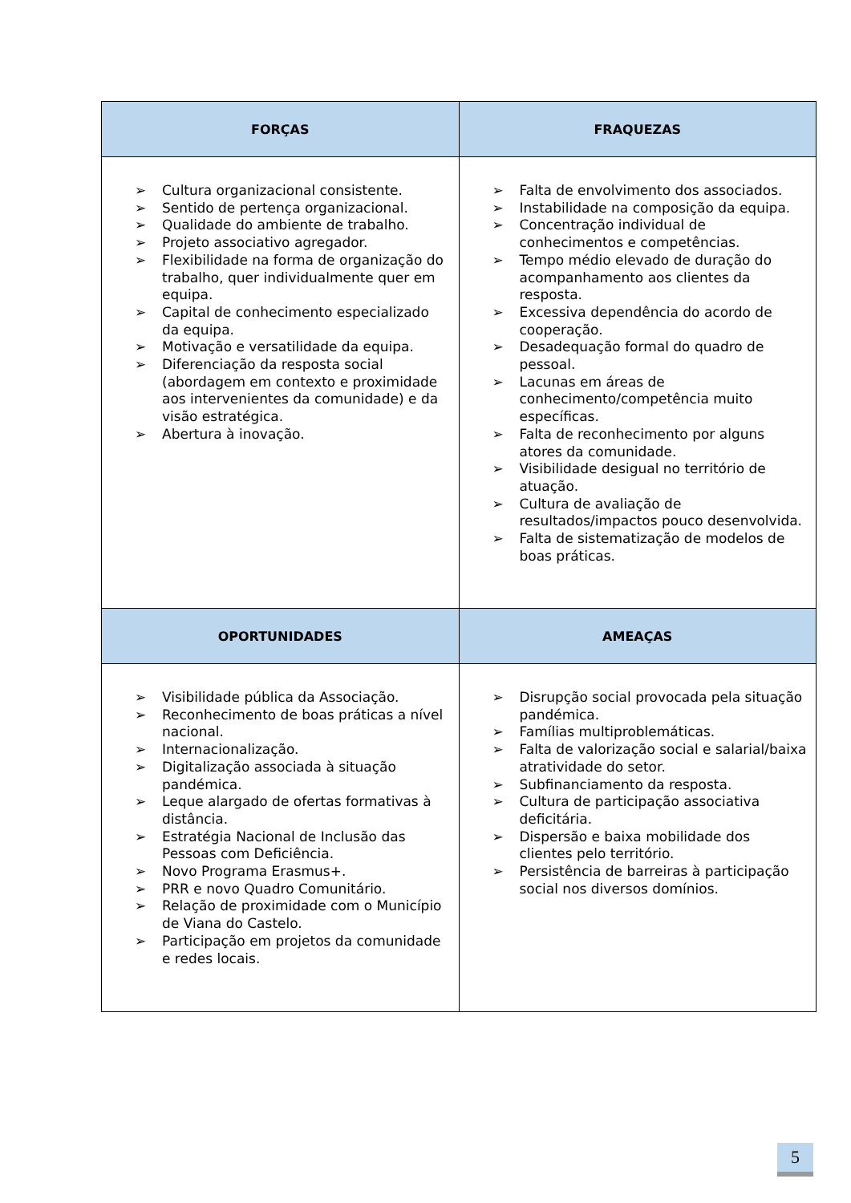| FORÇAS | FRAQUEZAS |
| --- | --- |
| ➢ Cultura organizacional consistente. ➢ Sentido de pertença organizacional. ➢ Qualidade do ambiente de trabalho. ➢ Projeto associativo agregador. ➢ Flexibilidade na forma de organização do trabalho, quer individualmente quer em equipa. ➢ Capital de conhecimento especializado da equipa. ➢ Motivação e versatilidade da equipa. ➢ Diferenciação da resposta social (abordagem em contexto e proximidade aos intervenientes da comunidade) e da visão estratégica. ➢ Abertura à inovação. | ➢ Falta de envolvimento dos associados. ➢ Instabilidade na composição da equipa. ➢ Concentração individual de conhecimentos e competências. ➢ Tempo médio elevado de duração do acompanhamento aos clientes da resposta. ➢ Excessiva dependência do acordo de cooperação. ➢ Desadequação formal do quadro de pessoal. ➢ Lacunas em áreas de conhecimento/competência muito específicas. ➢ Falta de reconhecimento por alguns atores da comunidade. ➢ Visibilidade desigual no território de atuação. ➢ Cultura de avaliação de resultados/impactos pouco desenvolvida. ➢ Falta de sistematização de modelos de boas práticas. |
| OPORTUNIDADES | AMEAÇAS |
| ➢ Visibilidade pública da Associação. ➢ Reconhecimento de boas práticas a nível nacional. ➢ Internacionalização. ➢ Digitalização associada à situação pandémica. ➢ Leque alargado de ofertas formativas à distância. ➢ Estratégia Nacional de Inclusão das Pessoas com Deficiência. ➢ Novo Programa Erasmus+. ➢ PRR e novo Quadro Comunitário. ➢ Relação de proximidade com o Município de Viana do Castelo. ➢ Participação em projetos da comunidade e redes locais. | ➢ Disrupção social provocada pela situação pandémica. ➢ Famílias multiproblemáticas. ➢ Falta de valorização social e salarial/baixa atratividade do setor. ➢ Subfinanciamento da resposta. ➢ Cultura de participação associativa deficitária. ➢ Dispersão e baixa mobilidade dos clientes pelo território. ➢ Persistência de barreiras à participação social nos diversos domínios. |
5